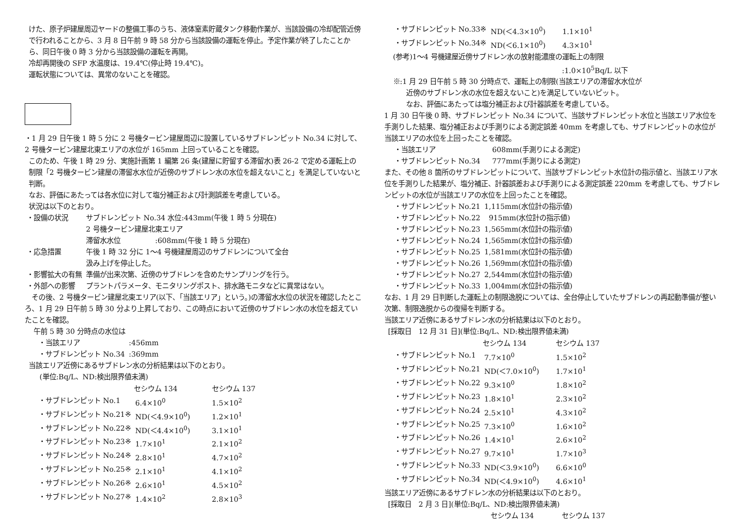けた、原子炉建屋周辺ヤードの整備工事のうち、液体窒素貯蔵タンク移動作業が、当該設備の冷却配管近傍で行われることから、3 月 8 日午前 9 時 58 分から当該設備の運転を停止。予定作業が終了したことから、同日午後 0 時 3 分から当該設備の運転を再開。
冷却再開後の SFP 水温度は、19.4℃(停止時 19.4℃)。
運転状態については、異常のないことを確認。
・1 月 29 日午後 1 時 5 分に 2 号機タービン建屋周辺に設置しているサブドレンピット No.34 に対して、2 号機タービン建屋北東エリアの水位が 165mm 上回っていることを確認。
このため、午後 1 時 29 分、実施計画第 1 編第 26 条(建屋に貯留する滞留水)表 26-2 で定める運転上の制限「2 号機タービン建屋の滞留水水位が近傍のサブドレン水の水位を超えないこと」を満足していないと判断。
なお、評価にあたっては各水位に対して塩分補正および計測誤差を考慮している。
状況は以下のとおり。
| ・設備の状況 | サブドレンピット No.34 水位:443mm(午後 1 時 5 分現在) 2 号機タービン建屋北東エリア 滞留水水位 :608mm(午後 1 時 5 分現在) |
| ・応急措置 | 午後 1 時 32 分に 1～4 号機建屋周辺のサブドレンについて全台 汲み上げを停止した。 |
| ・影響拡大の有無 | 準備が出来次第、近傍のサブドレンを含めたサンプリングを行う。 |
| ・外部への影響 | プラントパラメータ、モニタリングポスト、排水路モニタなどに異常はない。 |
　その後、2 号機タービン建屋北東エリア(以下、「当該エリア」という。)の滞留水水位の状況を確認したところ、1 月 29 日午前 5 時 30 分より上昇しており、この時点において近傍のサブドレン水の水位を超えていたことを確認。
午前 5 時 30 分時点の水位は
| ・当該エリア | :456mm |
| ・サブドレンピット No.34 | :369mm |
当該エリア近傍にあるサブドレン水の分析結果は以下のとおり。
(単位:Bq/L、ND:検出限界値未満)
| | セシウム 134 | セシウム 137 |
| --- | --- | --- |
| ・サブドレンピット No.1 | 6.4×10<sup>0</sup> | 1.5×10<sup>2</sup> |
| ・サブドレンピット No.21※ | ND(＜4.9×10<sup>0</sup>) | 1.2×10<sup>1</sup> |
| ・サブドレンピット No.22※ | ND(＜4.4×10<sup>0</sup>) | 3.1×10<sup>1</sup> |
| ・サブドレンピット No.23※ | 1.7×10<sup>1</sup> | 2.1×10<sup>2</sup> |
| ・サブドレンピット No.24※ | 2.8×10<sup>1</sup> | 4.7×10<sup>2</sup> |
| ・サブドレンピット No.25※ | 2.1×10<sup>1</sup> | 4.1×10<sup>2</sup> |
| ・サブドレンピット No.26※ | 2.6×10<sup>1</sup> | 4.5×10<sup>2</sup> |
| ・サブドレンピット No.27※ | 1.4×10<sup>2</sup> | 2.8×10<sup>3</sup> |
| ・サブドレンピット No.33※ | ND(＜4.3×10<sup>0</sup>) | 1.1×10<sup>1</sup> |
| ・サブドレンピット No.34※ | ND(＜6.1×10<sup>0</sup>) | 4.3×10<sup>1</sup> |
(参考)1～4 号機建屋近傍サブドレン水の放射能濃度の運転上の制限
:1.0×10<sup>5</sup>Bq/L 以下
※:1 月 29 日午前 5 時 30 分時点で、運転上の制限(当該エリアの滞留水水位が
近傍のサブドレン水の水位を超えないこと)を満足していないピット。
なお、評価にあたっては塩分補正および計器誤差を考慮している。
1 月 30 日午後 0 時、サブドレンピット No.34 について、当該サブドレンピット水位と当該エリア水位を手測りした結果、塩分補正および手測りによる測定誤差 40mm を考慮しても、サブドレンピットの水位が当該エリアの水位を上回ったことを確認。
| ・当該エリア | 608mm(手測りによる測定) |
| ・サブドレンピット No.34 | 777mm(手測りによる測定) |
また、その他 8 箇所のサブドレンピットについて、当該サブドレンピット水位計の指示値と、当該エリア水位を手測りした結果が、塩分補正、計器誤差および手測りによる測定誤差 220mm を考慮しても、サブドレンピットの水位が当該エリアの水位を上回ったことを確認。
| ・サブドレンピット No.21 | 1,115mm(水位計の指示値) |
| ・サブドレンピット No.22 | 915mm(水位計の指示値) |
| ・サブドレンピット No.23 | 1,565mm(水位計の指示値) |
| ・サブドレンピット No.24 | 1,565mm(水位計の指示値) |
| ・サブドレンピット No.25 | 1,581mm(水位計の指示値) |
| ・サブドレンピット No.26 | 1,569mm(水位計の指示値) |
| ・サブドレンピット No.27 | 2,544mm(水位計の指示値) |
| ・サブドレンピット No.33 | 1,004mm(水位計の指示値) |
なお、1 月 29 日判断した運転上の制限逸脱については、全台停止していたサブドレンの再起動準備が整い次第、制限逸脱からの復帰を判断する。
当該エリア近傍にあるサブドレン水の分析結果は以下のとおり。
[採取日　12 月 31 日](単位:Bq/L、ND:検出限界値未満)
| | セシウム 134 | セシウム 137 |
| --- | --- | --- |
| ・サブドレンピット No.1 | 7.7×10<sup>0</sup> | 1.5×10<sup>2</sup> |
| ・サブドレンピット No.21 | ND(＜7.0×10<sup>0</sup>) | 1.7×10<sup>1</sup> |
| ・サブドレンピット No.22 | 9.3×10<sup>0</sup> | 1.8×10<sup>2</sup> |
| ・サブドレンピット No.23 | 1.8×10<sup>1</sup> | 2.3×10<sup>2</sup> |
| ・サブドレンピット No.24 | 2.5×10<sup>1</sup> | 4.3×10<sup>2</sup> |
| ・サブドレンピット No.25 | 7.3×10<sup>0</sup> | 1.6×10<sup>2</sup> |
| ・サブドレンピット No.26 | 1.4×10<sup>1</sup> | 2.6×10<sup>2</sup> |
| ・サブドレンピット No.27 | 9.7×10<sup>1</sup> | 1.7×10<sup>3</sup> |
| ・サブドレンピット No.33 | ND(＜3.9×10<sup>0</sup>) | 6.6×10<sup>0</sup> |
| ・サブドレンピット No.34 | ND(＜4.9×10<sup>0</sup>) | 4.6×10<sup>1</sup> |
当該エリア近傍にあるサブドレン水の分析結果は以下のとおり。
[採取日　2 月 3 日](単位:Bq/L、ND:検出限界値未満)
セシウム 134　　　　セシウム 137